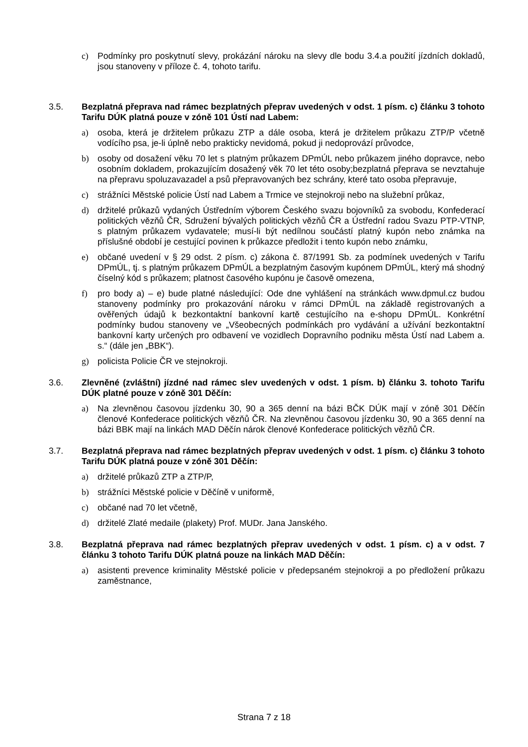c) Podmínky pro poskytnutí slevy, prokázání nároku na slevy dle bodu 3.4.a použití jízdních dokladů, jsou stanoveny v příloze č. 4, tohoto tarifu.
3.5. Bezplatná přeprava nad rámec bezplatných přeprav uvedených v odst. 1 písm. c) článku 3 tohoto Tarifu DÚK platná pouze v zóně 101 Ústí nad Labem:
a) osoba, která je držitelem průkazu ZTP a dále osoba, která je držitelem průkazu ZTP/P včetně vodícího psa, je-li úplně nebo prakticky nevidomá, pokud ji nedoprovází průvodce,
b) osoby od dosažení věku 70 let s platným průkazem DPmÚL nebo průkazem jiného dopravce, nebo osobním dokladem, prokazujícím dosažený věk 70 let této osoby;bezplatná přeprava se nevztahuje na přepravu spoluzavazadel a psů přepravovaných bez schrány, které tato osoba přepravuje,
c) strážníci Městské policie Ústí nad Labem a Trmice ve stejnokroji nebo na služební průkaz,
d) držitelé průkazů vydaných Ústředním výborem Českého svazu bojovníků za svobodu, Konfederací politických vězňů ČR, Sdružení bývalých politických vězňů ČR a Ústřední radou Svazu PTP-VTNP, s platným průkazem vydavatele; musí-li být nedílnou součástí platný kupón nebo známka na příslušné období je cestující povinen k průkazce předložit i tento kupón nebo známku,
e) občané uvedení v § 29 odst. 2 písm. c) zákona č. 87/1991 Sb. za podmínek uvedených v Tarifu DPmÚL, tj. s platným průkazem DPmÚL a bezplatným časovým kupónem DPmÚL, který má shodný číselný kód s průkazem; platnost časového kupónu je časově omezena,
f) pro body a) – e) bude platné následující: Ode dne vyhlášení na stránkách www.dpmul.cz budou stanoveny podmínky pro prokazování nároku v rámci DPmÚL na základě registrovaných a ověřených údajů k bezkontaktní bankovní kartě cestujícího na e-shopu DPmÚL. Konkrétní podmínky budou stanoveny ve „Všeobecných podmínkách pro vydávání a užívání bezkontaktní bankovní karty určených pro odbavení ve vozidlech Dopravního podniku města Ústí nad Labem a. s.“ (dále jen „BBK“).
g) policista Policie ČR ve stejnokroji.
3.6. Zlevněné (zvláštní) jízdné nad rámec slev uvedených v odst. 1 písm. b) článku 3. tohoto Tarifu DÚK platné pouze v zóně 301 Děčín:
a) Na zlevněnou časovou jízdenku 30, 90 a 365 denní na bázi BČK DÚK mají v zóně 301 Děčín členové Konfederace politických vězňů ČR. Na zlevněnou časovou jízdenku 30, 90 a 365 denní na bázi BBK mají na linkách MAD Děčín nárok členové Konfederace politických vězňů ČR.
3.7. Bezplatná přeprava nad rámec bezplatných přeprav uvedených v odst. 1 písm. c) článku 3 tohoto Tarifu DÚK platná pouze v zóně 301 Děčín:
a) držitelé průkazů ZTP a ZTP/P,
b) strážníci Městské policie v Děčíně v uniformě,
c) občané nad 70 let včetně,
d) držitelé Zlaté medaile (plakety) Prof. MUDr. Jana Janského.
3.8. Bezplatná přeprava nad rámec bezplatných přeprav uvedených v odst. 1 písm. c) a v odst. 7 článku 3 tohoto Tarifu DÚK platná pouze na linkách MAD Děčín:
a) asistenti prevence kriminality Městské policie v předepsaném stejnokroji a po předložení průkazu zaměstnance,
Strana 7 z 18